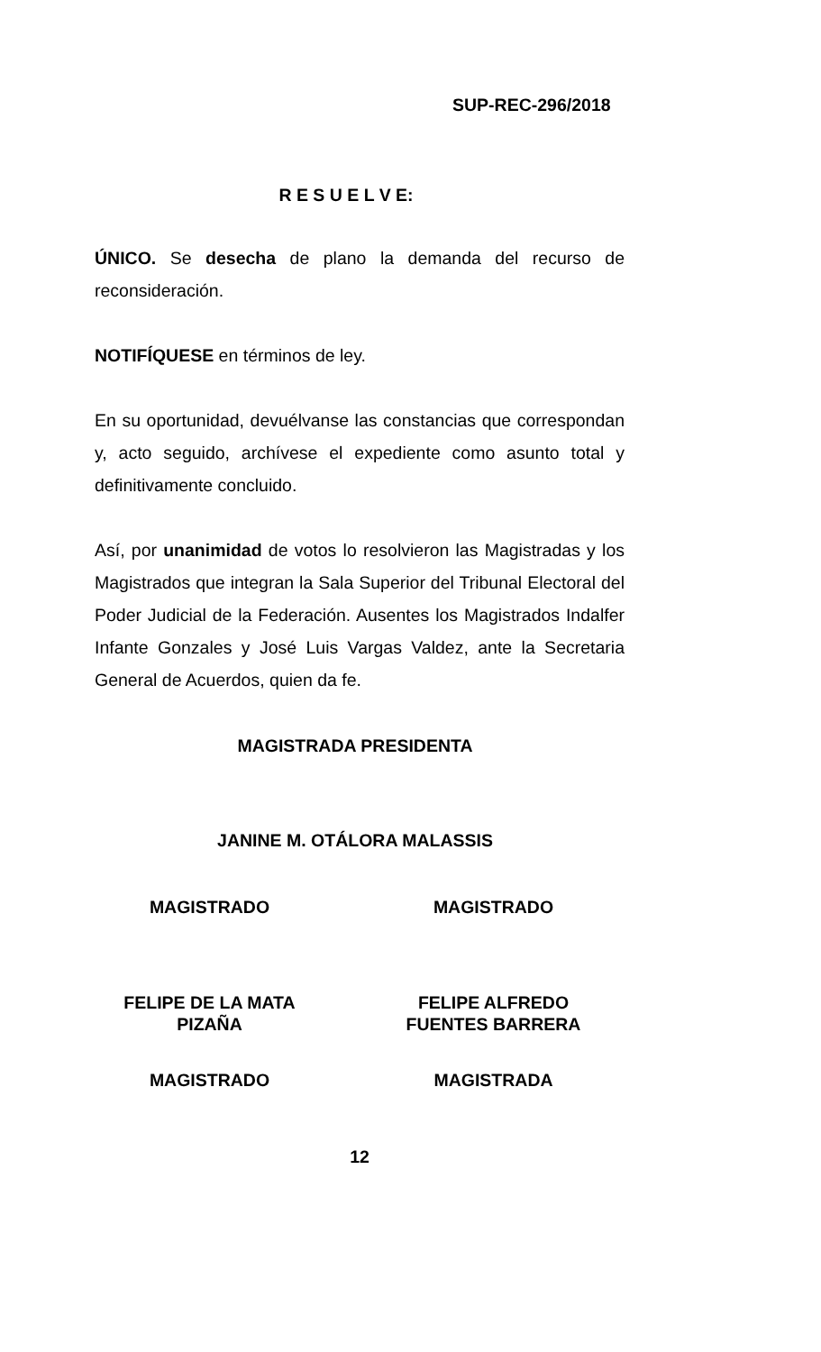SUP-REC-296/2018
R E S U E L V E:
ÚNICO. Se desecha de plano la demanda del recurso de reconsideración.
NOTIFÍQUESE en términos de ley.
En su oportunidad, devuélvanse las constancias que correspondan y, acto seguido, archívese el expediente como asunto total y definitivamente concluido.
Así, por unanimidad de votos lo resolvieron las Magistradas y los Magistrados que integran la Sala Superior del Tribunal Electoral del Poder Judicial de la Federación. Ausentes los Magistrados Indalfer Infante Gonzales y José Luis Vargas Valdez, ante la Secretaria General de Acuerdos, quien da fe.
MAGISTRADA PRESIDENTA
JANINE M. OTÁLORA MALASSIS
MAGISTRADO MAGISTRADO
FELIPE DE LA MATA
PIZAÑA
FELIPE ALFREDO
FUENTES BARRERA
MAGISTRADO MAGISTRADA
12